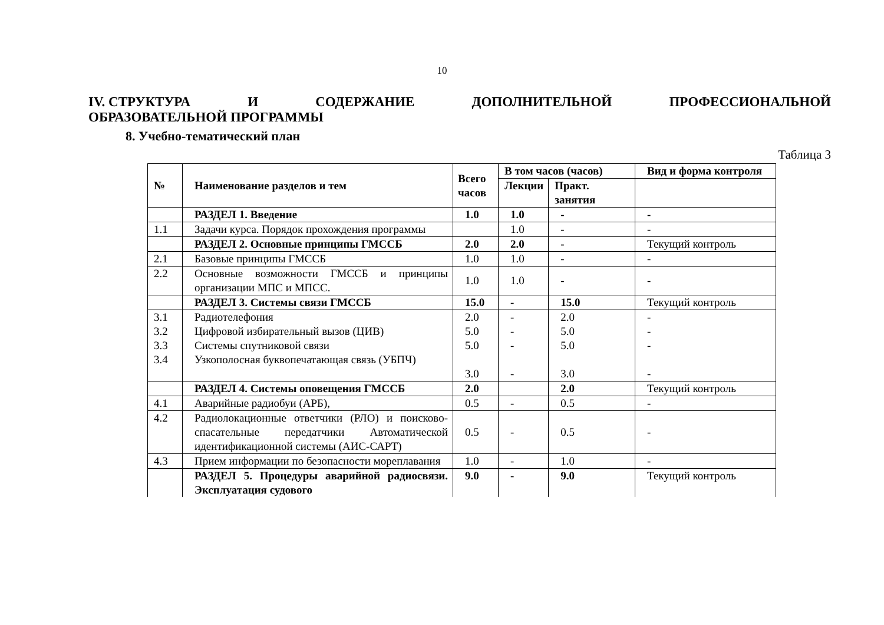10
IV. СТРУКТУРА И СОДЕРЖАНИЕ ДОПОЛНИТЕЛЬНОЙ ПРОФЕССИОНАЛЬНОЙ
ОБРАЗОВАТЕЛЬНОЙ ПРОГРАММЫ
8. Учебно-тематический план
Таблица 3
| № | Наименование разделов и тем | Всего часов | В том часов (часов) | | Вид и форма контроля |
| --- | --- | --- | --- | --- | --- |
| | | | Лекции | Практ. занятия | |
| | РАЗДЕЛ 1. Введение | 1.0 | 1.0 | - | - |
| 1.1 | Задачи курса. Порядок прохождения программы | | 1.0 | - | - |
| | РАЗДЕЛ 2. Основные принципы ГМССБ | 2.0 | 2.0 | - | Текущий контроль |
| 2.1 | Базовые принципы ГМССБ | 1.0 | 1.0 | - | - |
| 2.2 | Основные возможности ГМССБ и принципы организации МПС и МПСС. | 1.0 | 1.0 | - | - |
| | РАЗДЕЛ 3. Системы связи ГМССБ | 15.0 | - | 15.0 | Текущий контроль |
| 3.1 3.2 3.3 3.4 | Радиотелефония Цифровой избирательный вызов (ЦИВ) Системы спутниковой связи Узкополосная буквопечатающая связь (УБПЧ) | 2.0 5.0 5.0 3.0 | - - - - | 2.0 5.0 5.0 3.0 | - - - - |
| | РАЗДЕЛ 4. Системы оповещения ГМССБ | 2.0 | | 2.0 | Текущий контроль |
| 4.1 | Аварийные радиобуи (АРБ), | 0.5 | - | 0.5 | - |
| 4.2 | Радиолокационные ответчики (РЛО) и поисково-спасательные передатчики Автоматической идентификационной системы (АИС-САРТ) | 0.5 | - | 0.5 | - |
| 4.3 | Прием информации по безопасности мореплавания | 1.0 | - | 1.0 | - |
| | РАЗДЕЛ 5. Процедуры аварийной радиосвязи. Эксплуатация судового | 9.0 | - | 9.0 | Текущий контроль |